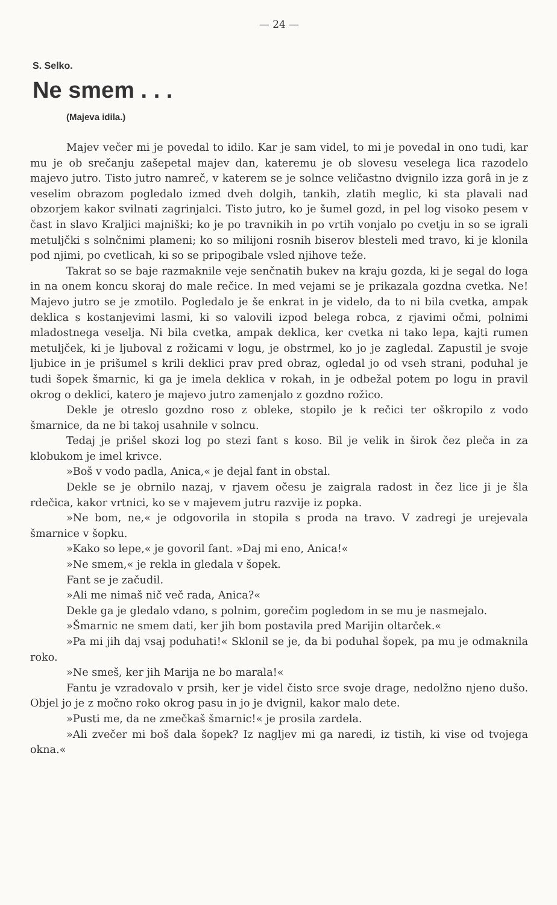— 24 —
S. Selko.
Ne smem . . .
(Majeva idila.)
Majev večer mi je povedal to idilo. Kar je sam videl, to mi je povedal in ono tudi, kar mu je ob srečanju zašepetal majev dan, kateremu je ob slovesu veselega lica razodelo majevo jutro. Tisto jutro namreč, v katerem se je solnce veličastno dvignilo izza gorâ in je z veselim obrazom pogledalo izmed dveh dolgih, tankih, zlatih meglic, ki sta plavali nad obzorjem kakor svilnati zagrinjalci. Tisto jutro, ko je šumel gozd, in pel log visoko pesem v čast in slavo Kraljici majniški; ko je po travnikih in po vrtih vonjalo po cvetju in so se igrali metuljčki s solnčnimi plameni; ko so milijoni rosnih biserov blesteli med travo, ki je klonila pod njimi, po cvetlicah, ki so se pripogibale vsled njihove teže.
Takrat so se baje razmaknile veje senčnatih bukev na kraju gozda, ki je segal do loga in na onem koncu skoraj do male rečice. In med vejami se je prikazala gozdna cvetka. Ne! Majevo jutro se je zmotilo. Pogledalo je še enkrat in je videlo, da to ni bila cvetka, ampak deklica s kostanjevimi lasmi, ki so valovili izpod belega robca, z rjavimi očmi, polnimi mladostnega veselja. Ni bila cvetka, ampak deklica, ker cvetka ni tako lepa, kajti rumen metuljček, ki je ljuboval z rožicami v logu, je obstrmel, ko jo je zagledal. Zapustil je svoje ljubice in je prišumel s krili deklici prav pred obraz, ogledal jo od vseh strani, poduhal je tudi šopek šmarnic, ki ga je imela deklica v rokah, in je odbežal potem po logu in pravil okrog o deklici, katero je majevo jutro zamenjalo z gozdno rožico.
Dekle je otreslo gozdno roso z obleke, stopilo je k rečici ter oškropilo z vodo šmarnice, da ne bi takoj usahnile v solncu.
Tedaj je prišel skozi log po stezi fant s koso. Bil je velik in širok čez pleča in za klobukom je imel krivce.
»Boš v vodo padla, Anica,« je dejal fant in obstal.
Dekle se je obrnilo nazaj, v rjavem očesu je zaigrala radost in čez lice ji je šla rdečica, kakor vrtnici, ko se v majevem jutru razvije iz popka.
»Ne bom, ne,« je odgovorila in stopila s proda na travo. V zadregi je urejevala šmarnice v šopku.
»Kako so lepe,« je govoril fant. »Daj mi eno, Anica!«
»Ne smem,« je rekla in gledala v šopek.
Fant se je začudil.
»Ali me nimaš nič več rada, Anica?«
Dekle ga je gledalo vdano, s polnim, gorečim pogledom in se mu je nasmejalo.
»Šmarnic ne smem dati, ker jih bom postavila pred Marijin oltarček.«
»Pa mi jih daj vsaj poduhati!« Sklonil se je, da bi poduhal šopek, pa mu je odmaknila roko.
»Ne smeš, ker jih Marija ne bo marala!«
Fantu je vzradovalo v prsih, ker je videl čisto srce svoje drage, nedolžno njeno dušo. Objel jo je z močno roko okrog pasu in jo je dvignil, kakor malo dete.
»Pusti me, da ne zmečkaš šmarnic!« je prosila zardela.
»Ali zvečer mi boš dala šopek? Iz nagljev mi ga naredi, iz tistih, ki vise od tvojega okna.«